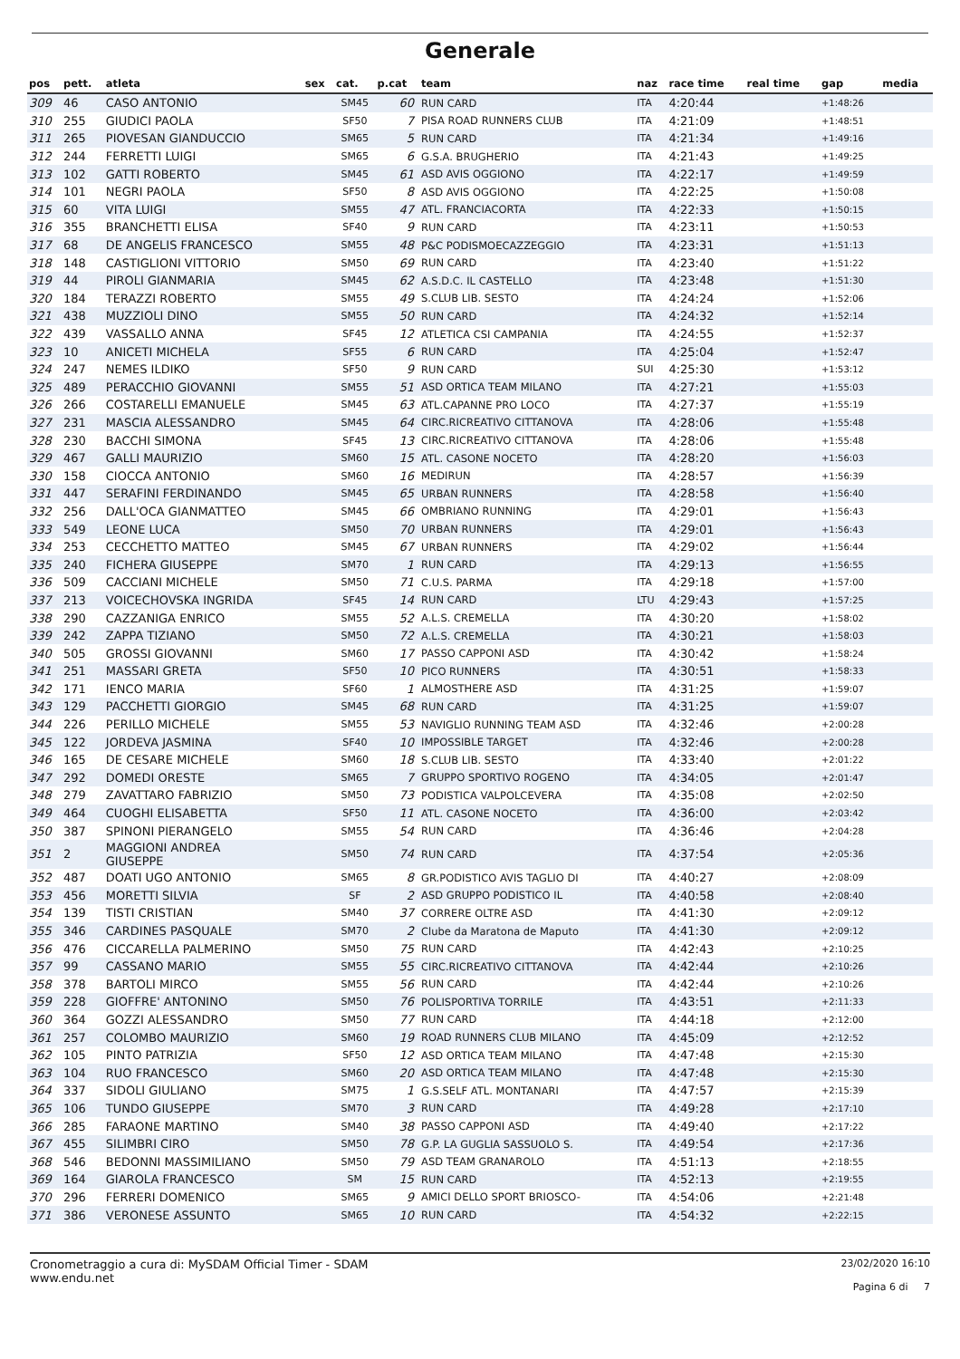Generale
| pos | pett. | atleta | sex | cat. | p.cat | team | naz | race time | real time | gap | media |
| --- | --- | --- | --- | --- | --- | --- | --- | --- | --- | --- | --- |
| 309 | 46 | CASO ANTONIO | | SM45 | 60 | RUN CARD | ITA | 4:20:44 | | +1:48:26 | |
| 310 | 255 | GIUDICI PAOLA | | SF50 | 7 | PISA ROAD RUNNERS CLUB | ITA | 4:21:09 | | +1:48:51 | |
| 311 | 265 | PIOVESAN GIANDUCCIO | | SM65 | 5 | RUN CARD | ITA | 4:21:34 | | +1:49:16 | |
| 312 | 244 | FERRETTI LUIGI | | SM65 | 6 | G.S.A. BRUGHERIO | ITA | 4:21:43 | | +1:49:25 | |
| 313 | 102 | GATTI ROBERTO | | SM45 | 61 | ASD AVIS OGGIONO | ITA | 4:22:17 | | +1:49:59 | |
| 314 | 101 | NEGRI PAOLA | | SF50 | 8 | ASD AVIS OGGIONO | ITA | 4:22:25 | | +1:50:08 | |
| 315 | 60 | VITA LUIGI | | SM55 | 47 | ATL. FRANCIACORTA | ITA | 4:22:33 | | +1:50:15 | |
| 316 | 355 | BRANCHETTI ELISA | | SF40 | 9 | RUN CARD | ITA | 4:23:11 | | +1:50:53 | |
| 317 | 68 | DE ANGELIS FRANCESCO | | SM55 | 48 | P&C PODISMOECAZZEGGIO | ITA | 4:23:31 | | +1:51:13 | |
| 318 | 148 | CASTIGLIONI VITTORIO | | SM50 | 69 | RUN CARD | ITA | 4:23:40 | | +1:51:22 | |
| 319 | 44 | PIROLI GIANMARIA | | SM45 | 62 | A.S.D.C. IL CASTELLO | ITA | 4:23:48 | | +1:51:30 | |
| 320 | 184 | TERAZZI ROBERTO | | SM55 | 49 | S.CLUB LIB. SESTO | ITA | 4:24:24 | | +1:52:06 | |
| 321 | 438 | MUZZIOLI DINO | | SM55 | 50 | RUN CARD | ITA | 4:24:32 | | +1:52:14 | |
| 322 | 439 | VASSALLO ANNA | | SF45 | 12 | ATLETICA CSI CAMPANIA | ITA | 4:24:55 | | +1:52:37 | |
| 323 | 10 | ANICETI MICHELA | | SF55 | 6 | RUN CARD | ITA | 4:25:04 | | +1:52:47 | |
| 324 | 247 | NEMES ILDIKO | | SF50 | 9 | RUN CARD | SUI | 4:25:30 | | +1:53:12 | |
| 325 | 489 | PERACCHIO GIOVANNI | | SM55 | 51 | ASD ORTICA TEAM MILANO | ITA | 4:27:21 | | +1:55:03 | |
| 326 | 266 | COSTARELLI EMANUELE | | SM45 | 63 | ATL.CAPANNE PRO LOCO | ITA | 4:27:37 | | +1:55:19 | |
| 327 | 231 | MASCIA ALESSANDRO | | SM45 | 64 | CIRC.RICREATIVO CITTANOVA | ITA | 4:28:06 | | +1:55:48 | |
| 328 | 230 | BACCHI SIMONA | | SF45 | 13 | CIRC.RICREATIVO CITTANOVA | ITA | 4:28:06 | | +1:55:48 | |
| 329 | 467 | GALLI MAURIZIO | | SM60 | 15 | ATL. CASONE NOCETO | ITA | 4:28:20 | | +1:56:03 | |
| 330 | 158 | CIOCCA ANTONIO | | SM60 | 16 | MEDIRUN | ITA | 4:28:57 | | +1:56:39 | |
| 331 | 447 | SERAFINI FERDINANDO | | SM45 | 65 | URBAN RUNNERS | ITA | 4:28:58 | | +1:56:40 | |
| 332 | 256 | DALL'OCA GIANMATTEO | | SM45 | 66 | OMBRIANO RUNNING | ITA | 4:29:01 | | +1:56:43 | |
| 333 | 549 | LEONE LUCA | | SM50 | 70 | URBAN RUNNERS | ITA | 4:29:01 | | +1:56:43 | |
| 334 | 253 | CECCHETTO MATTEO | | SM45 | 67 | URBAN RUNNERS | ITA | 4:29:02 | | +1:56:44 | |
| 335 | 240 | FICHERA GIUSEPPE | | SM70 | 1 | RUN CARD | ITA | 4:29:13 | | +1:56:55 | |
| 336 | 509 | CACCIANI MICHELE | | SM50 | 71 | C.U.S. PARMA | ITA | 4:29:18 | | +1:57:00 | |
| 337 | 213 | VOICECHOVSKA INGRIDA | | SF45 | 14 | RUN CARD | LTU | 4:29:43 | | +1:57:25 | |
| 338 | 290 | CAZZANIGA ENRICO | | SM55 | 52 | A.L.S. CREMELLA | ITA | 4:30:20 | | +1:58:02 | |
| 339 | 242 | ZAPPA TIZIANO | | SM50 | 72 | A.L.S. CREMELLA | ITA | 4:30:21 | | +1:58:03 | |
| 340 | 505 | GROSSI GIOVANNI | | SM60 | 17 | PASSO CAPPONI ASD | ITA | 4:30:42 | | +1:58:24 | |
| 341 | 251 | MASSARI GRETA | | SF50 | 10 | PICO RUNNERS | ITA | 4:30:51 | | +1:58:33 | |
| 342 | 171 | IENCO MARIA | | SF60 | 1 | ALMOSTHERE ASD | ITA | 4:31:25 | | +1:59:07 | |
| 343 | 129 | PACCHETTI GIORGIO | | SM45 | 68 | RUN CARD | ITA | 4:31:25 | | +1:59:07 | |
| 344 | 226 | PERILLO MICHELE | | SM55 | 53 | NAVIGLIO RUNNING TEAM ASD | ITA | 4:32:46 | | +2:00:28 | |
| 345 | 122 | JORDEVA JASMINA | | SF40 | 10 | IMPOSSIBLE TARGET | ITA | 4:32:46 | | +2:00:28 | |
| 346 | 165 | DE CESARE MICHELE | | SM60 | 18 | S.CLUB LIB. SESTO | ITA | 4:33:40 | | +2:01:22 | |
| 347 | 292 | DOMEDI ORESTE | | SM65 | 7 | GRUPPO SPORTIVO ROGENO | ITA | 4:34:05 | | +2:01:47 | |
| 348 | 279 | ZAVATTARO FABRIZIO | | SM50 | 73 | PODISTICA VALPOLCEVERA | ITA | 4:35:08 | | +2:02:50 | |
| 349 | 464 | CUOGHI ELISABETTA | | SF50 | 11 | ATL. CASONE NOCETO | ITA | 4:36:00 | | +2:03:42 | |
| 350 | 387 | SPINONI PIERANGELO | | SM55 | 54 | RUN CARD | ITA | 4:36:46 | | +2:04:28 | |
| 351 | 2 | MAGGIONI ANDREA GIUSEPPE | | SM50 | 74 | RUN CARD | ITA | 4:37:54 | | +2:05:36 | |
| 352 | 487 | DOATI UGO ANTONIO | | SM65 | 8 | GR.PODISTICO AVIS TAGLIO DI | ITA | 4:40:27 | | +2:08:09 | |
| 353 | 456 | MORETTI SILVIA | | SF | 2 | ASD GRUPPO PODISTICO IL | ITA | 4:40:58 | | +2:08:40 | |
| 354 | 139 | TISTI CRISTIAN | | SM40 | 37 | CORRERE OLTRE ASD | ITA | 4:41:30 | | +2:09:12 | |
| 355 | 346 | CARDINES PASQUALE | | SM70 | 2 | Clube da Maratona de Maputo | ITA | 4:41:30 | | +2:09:12 | |
| 356 | 476 | CICCARELLA PALMERINO | | SM50 | 75 | RUN CARD | ITA | 4:42:43 | | +2:10:25 | |
| 357 | 99 | CASSANO MARIO | | SM55 | 55 | CIRC.RICREATIVO CITTANOVA | ITA | 4:42:44 | | +2:10:26 | |
| 358 | 378 | BARTOLI MIRCO | | SM55 | 56 | RUN CARD | ITA | 4:42:44 | | +2:10:26 | |
| 359 | 228 | GIOFFRE' ANTONINO | | SM50 | 76 | POLISPORTIVA TORRILE | ITA | 4:43:51 | | +2:11:33 | |
| 360 | 364 | GOZZI ALESSANDRO | | SM50 | 77 | RUN CARD | ITA | 4:44:18 | | +2:12:00 | |
| 361 | 257 | COLOMBO MAURIZIO | | SM60 | 19 | ROAD RUNNERS CLUB MILANO | ITA | 4:45:09 | | +2:12:52 | |
| 362 | 105 | PINTO PATRIZIA | | SF50 | 12 | ASD ORTICA TEAM MILANO | ITA | 4:47:48 | | +2:15:30 | |
| 363 | 104 | RUO FRANCESCO | | SM60 | 20 | ASD ORTICA TEAM MILANO | ITA | 4:47:48 | | +2:15:30 | |
| 364 | 337 | SIDOLI GIULIANO | | SM75 | 1 | G.S.SELF ATL. MONTANARI | ITA | 4:47:57 | | +2:15:39 | |
| 365 | 106 | TUNDO GIUSEPPE | | SM70 | 3 | RUN CARD | ITA | 4:49:28 | | +2:17:10 | |
| 366 | 285 | FARAONE MARTINO | | SM40 | 38 | PASSO CAPPONI ASD | ITA | 4:49:40 | | +2:17:22 | |
| 367 | 455 | SILIMBRI CIRO | | SM50 | 78 | G.P. LA GUGLIA SASSUOLO S. | ITA | 4:49:54 | | +2:17:36 | |
| 368 | 546 | BEDONNI MASSIMILIANO | | SM50 | 79 | ASD TEAM GRANAROLO | ITA | 4:51:13 | | +2:18:55 | |
| 369 | 164 | GIAROLA FRANCESCO | | SM | 15 | RUN CARD | ITA | 4:52:13 | | +2:19:55 | |
| 370 | 296 | FERRERI DOMENICO | | SM65 | 9 | AMICI DELLO SPORT BRIOSCO- | ITA | 4:54:06 | | +2:21:48 | |
| 371 | 386 | VERONESE ASSUNTO | | SM65 | 10 | RUN CARD | ITA | 4:54:32 | | +2:22:15 | |
Cronometraggio a cura di: MySDAM Official Timer - SDAM
www.endu.net
23/02/2020 16:10
Pagina 6 di 7